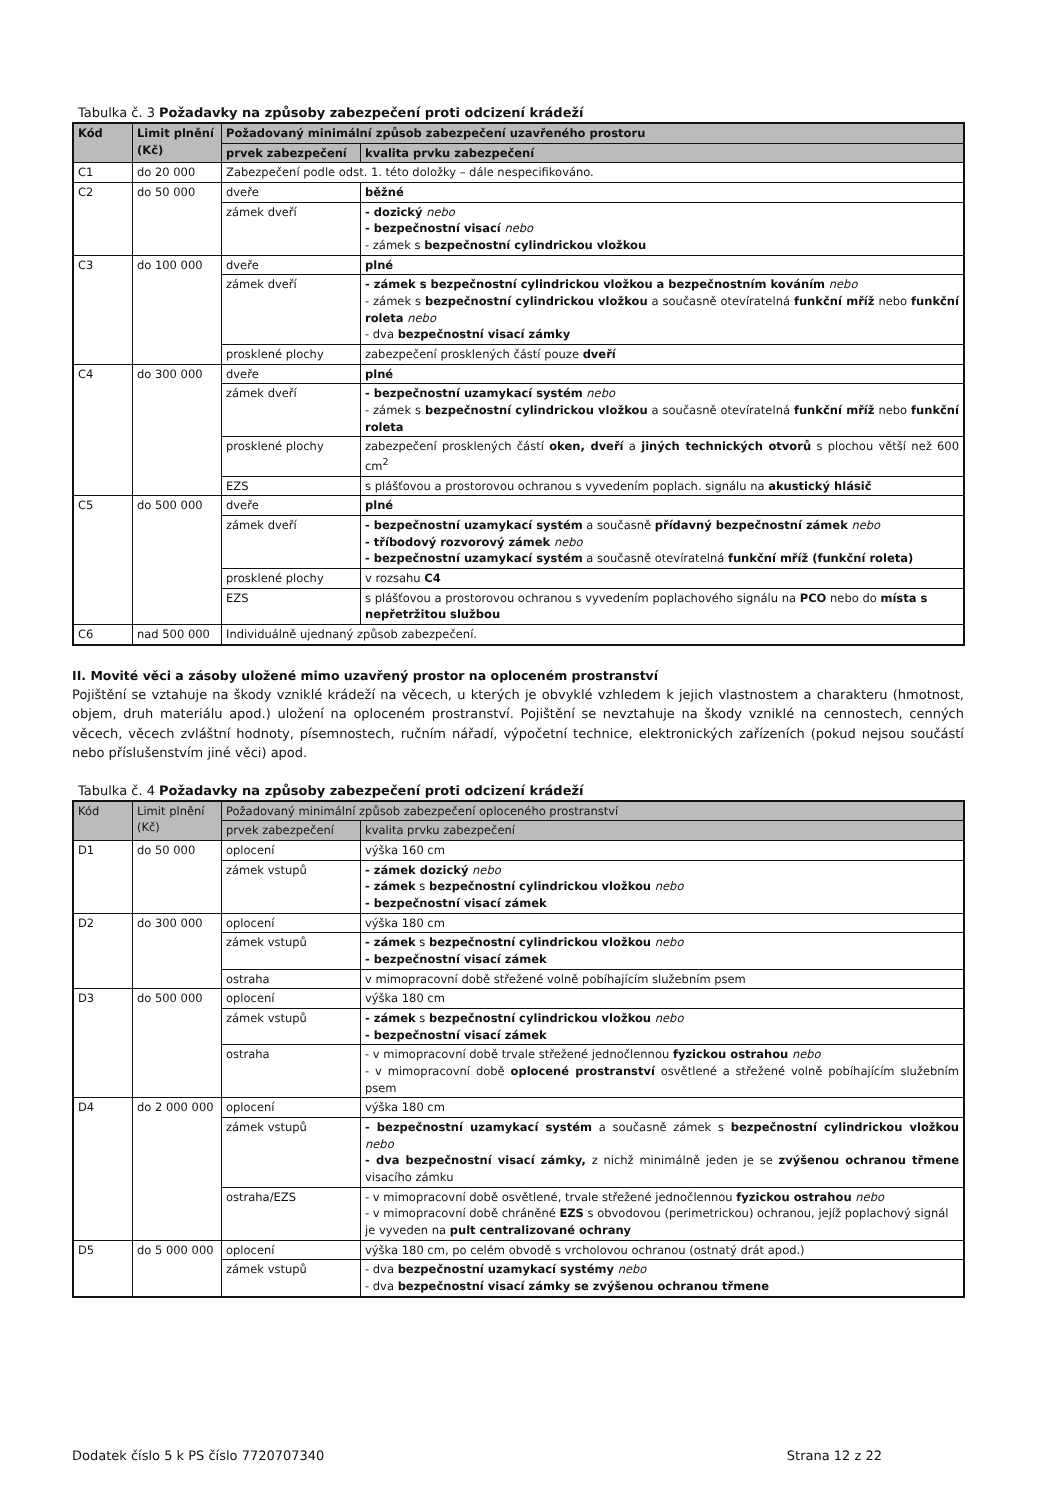Tabulka č. 3 Požadavky na způsoby zabezpečení proti odcizení krádeží
| Kód | Limit plnění (Kč) | Požadovaný minimální způsob zabezpečení uzavřeného prostoru | |
| --- | --- | --- | --- |
| | | prvek zabezpečení | kvalita prvku zabezpečení |
| C1 | do 20 000 | Zabezpečení podle odst. 1. této doložky – dále nespecifikováno. | |
| C2 | do 50 000 | dveře | běžné |
| | | zámek dveří | - dozický nebo - bezpečnostní visací nebo - zámek s bezpečnostní cylindrickou vložkou |
| C3 | do 100 000 | dveře | plné |
| | | zámek dveří | - zámek s bezpečnostní cylindrickou vložkou a bezpečnostním kováním nebo - zámek s bezpečnostní cylindrickou vložkou a současně otevíratelná funkční mříž nebo funkční roleta nebo - dva bezpečnostní visací zámky |
| | | prosklené plochy | zabezpečení prosklených částí pouze dveří |
| C4 | do 300 000 | dveře | plné |
| | | zámek dveří | - bezpečnostní uzamykací systém nebo - zámek s bezpečnostní cylindrickou vložkou a současně otevíratelná funkční mříž nebo funkční roleta |
| | | prosklené plochy | zabezpečení prosklených částí oken, dveří a jiných technických otvorů s plochou větší než 600 cm<sup>2</sup> |
| | | EZS | s plášťovou a prostorovou ochranou s vyvedením poplach. signálu na akustický hlásič |
| C5 | do 500 000 | dveře | plné |
| | | zámek dveří | - bezpečnostní uzamykací systém a současně přídavný bezpečnostní zámek nebo - tříbodový rozvorový zámek nebo - bezpečnostní uzamykací systém a současně otevíratelná funkční mříž (funkční roleta) |
| | | prosklené plochy | v rozsahu C4 |
| | | EZS | s plášťovou a prostorovou ochranou s vyvedením poplachového signálu na PCO nebo do místa s nepřetržitou službou |
| C6 | nad 500 000 | Individuálně ujednaný způsob zabezpečení. | |
II. Movité věci a zásoby uložené mimo uzavřený prostor na oploceném prostranství
Pojištění se vztahuje na škody vzniklé krádeží na věcech, u kterých je obvyklé vzhledem k jejich vlastnostem a charakteru (hmotnost, objem, druh materiálu apod.) uložení na oploceném prostranství. Pojištění se nevztahuje na škody vzniklé na cennostech, cenných věcech, věcech zvláštní hodnoty, písemnostech, ručním nářadí, výpočetní technice, elektronických zařízeních (pokud nejsou součástí nebo příslušenstvím jiné věci) apod.
Tabulka č. 4 Požadavky na způsoby zabezpečení proti odcizení krádeží
| Kód | Limit plnění (Kč) | Požadovaný minimální způsob zabezpečení oploceného prostranství | |
| --- | --- | --- | --- |
| | | prvek zabezpečení | kvalita prvku zabezpečení |
| D1 | do 50 000 | oplocení | výška 160 cm |
| | | zámek vstupů | - zámek dozický nebo - zámek s bezpečnostní cylindrickou vložkou nebo - bezpečnostní visací zámek |
| D2 | do 300 000 | oplocení | výška 180 cm |
| | | zámek vstupů | - zámek s bezpečnostní cylindrickou vložkou nebo - bezpečnostní visací zámek |
| | | ostraha | v mimopracovní době střežené volně pobíhajícím služebním psem |
| D3 | do 500 000 | oplocení | výška 180 cm |
| | | zámek vstupů | - zámek s bezpečnostní cylindrickou vložkou nebo - bezpečnostní visací zámek |
| | | ostraha | - v mimopracovní době trvale střežené jednočlennou fyzickou ostrahou nebo - v mimopracovní době oplocené prostranství osvětlené a střežené volně pobíhajícím služebním psem |
| D4 | do 2 000 000 | oplocení | výška 180 cm |
| | | zámek vstupů | - bezpečnostní uzamykací systém a současně zámek s bezpečnostní cylindrickou vložkou nebo - dva bezpečnostní visací zámky, z nichž minimálně jeden je se zvýšenou ochranou třmene visacího zámku |
| | | ostraha/EZS | - v mimopracovní době osvětlené, trvale střežené jednočlennou fyzickou ostrahou nebo - v mimopracovní době chráněné EZS s obvodovou (perimetrickou) ochranou, jejíž poplachový signál je vyveden na pult centralizované ochrany |
| D5 | do 5 000 000 | oplocení | výška 180 cm, po celém obvodě s vrcholovou ochranou (ostnatý drát apod.) |
| | | zámek vstupů | - dva bezpečnostní uzamykací systémy nebo - dva bezpečnostní visací zámky se zvýšenou ochranou třmene |
Dodatek číslo 5 k PS číslo 7720707340 Strana 12 z 22